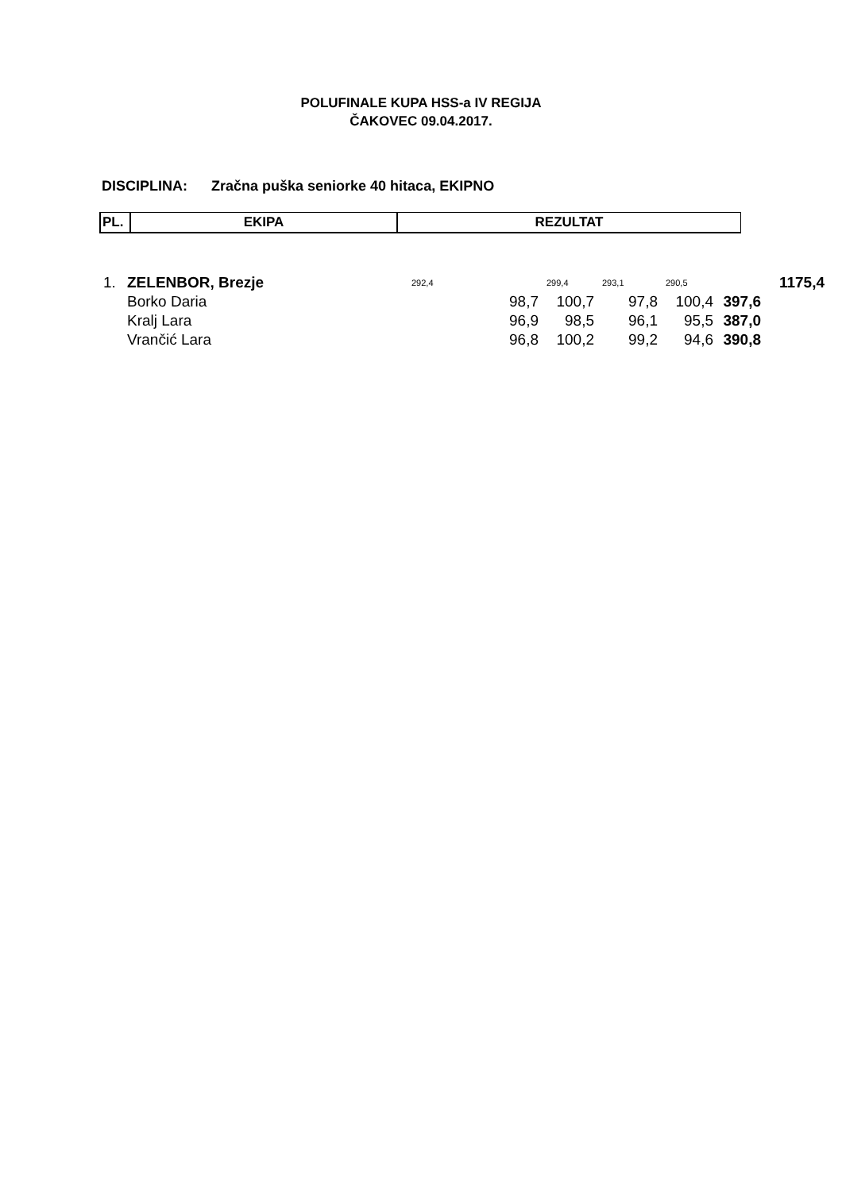POLUFINALE KUPA HSS-a IV REGIJA
ČAKOVEC 09.04.2017.
DISCIPLINA: Zračna puška seniorke 40 hitaca, EKIPNO
| PL. | EKIPA | REZULTAT |
| --- | --- | --- |
| 1. | ZELENBOR, Brezje | | 292,4 | 299,4 | 293,1 | 290,5 | | 1175,4 |
| | | Borko Daria | 98,7 | 100,7 | 97,8 | 100,4 | 397,6 | |
| | | Kralj Lara | 96,9 | 98,5 | 96,1 | 95,5 | 387,0 | |
| | | Vrančić Lara | 96,8 | 100,2 | 99,2 | 94,6 | 390,8 | |